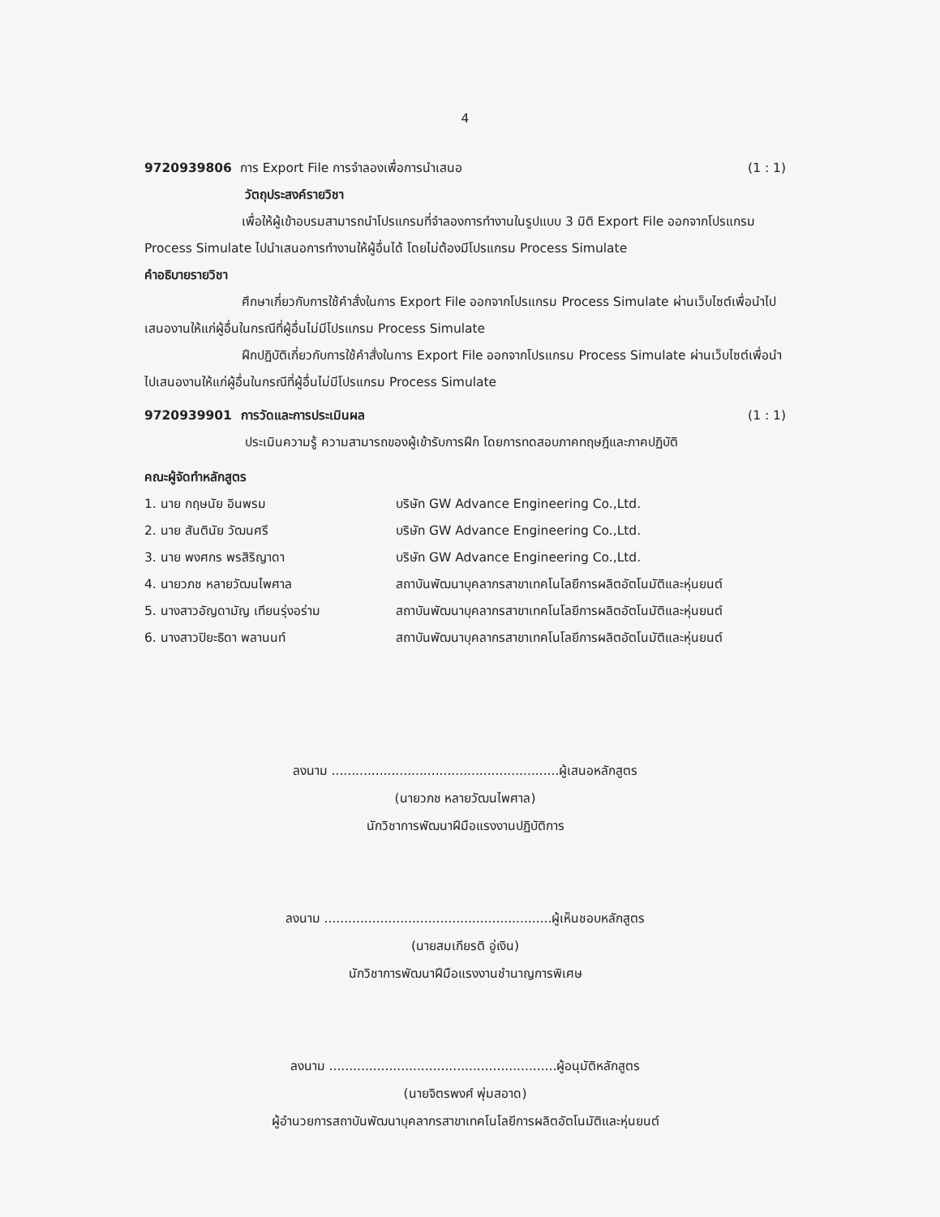4
9720939806 การ Export File การจำลองเพื่อการนำเสนอ (1 : 1)
วัตถุประสงค์รายวิชา
เพื่อให้ผู้เข้าอบรมสามารถนำโปรแกรมที่จำลองการทำงานในรูปแบบ 3 มิติ Export File ออกจากโปรแกรม Process Simulate ไปนำเสนอการทำงานให้ผู้อื่นได้ โดยไม่ต้องมีโปรแกรม Process Simulate
คำอธิบายรายวิชา
ศึกษาเกี่ยวกับการใช้คำสั่งในการ Export File ออกจากโปรแกรม Process Simulate ผ่านเว็บไซต์เพื่อนำไปเสนองานให้แก่ผู้อื่นในกรณีที่ผู้อื่นไม่มีโปรแกรม Process Simulate
ฝึกปฏิบัติเกี่ยวกับการใช้คำสั่งในการ Export File ออกจากโปรแกรม Process Simulate ผ่านเว็บไซต์เพื่อนำไปเสนองานให้แก่ผู้อื่นในกรณีที่ผู้อื่นไม่มีโปรแกรม Process Simulate
9720939901 การวัดและการประเมินผล (1 : 1)
ประเมินความรู้ ความสามารถของผู้เข้ารับการฝึก โดยการทดสอบภาคทฤษฎีและภาคปฏิบัติ
คณะผู้จัดทำหลักสูตร
1. นาย กฤษนัย อินพรม บริษัท GW Advance Engineering Co.,Ltd. 2. นาย สันตินัย วัฒนศรี บริษัท GW Advance Engineering Co.,Ltd. 3. นาย พงศกร พรสิริญาดา บริษัท GW Advance Engineering Co.,Ltd. 4. นายวภช หลายวัฒนไพศาล สถาบันพัฒนาบุคลากรสาขาเทคโนโลยีการผลิตอัตโนมัติและหุ่นยนต์ 5. นางสาวอัญดามัญ เทียนรุ่งอร่าม สถาบันพัฒนาบุคลากรสาขาเทคโนโลยีการผลิตอัตโนมัติและหุ่นยนต์ 6. นางสาวปิยะธิดา พลานนท์ สถาบันพัฒนาบุคลากรสาขาเทคโนโลยีการผลิตอัตโนมัติและหุ่นยนต์
ลงนาม .........................................................ผู้เสนอหลักสูตร
(นายวภช หลายวัฒนไพศาล)
นักวิชาการพัฒนาฝีมือแรงงานปฏิบัติการ
ลงนาม .........................................................ผู้เห็นชอบหลักสูตร
(นายสมเกียรติ อู่เงิน)
นักวิชาการพัฒนาฝีมือแรงงานชำนาญการพิเศษ
ลงนาม .........................................................ผู้อนุมัติหลักสูตร
(นายจิตรพงศ์ พุ่มสอาด)
ผู้อำนวยการสถาบันพัฒนาบุคลากรสาขาเทคโนโลยีการผลิตอัตโนมัติและหุ่นยนต์